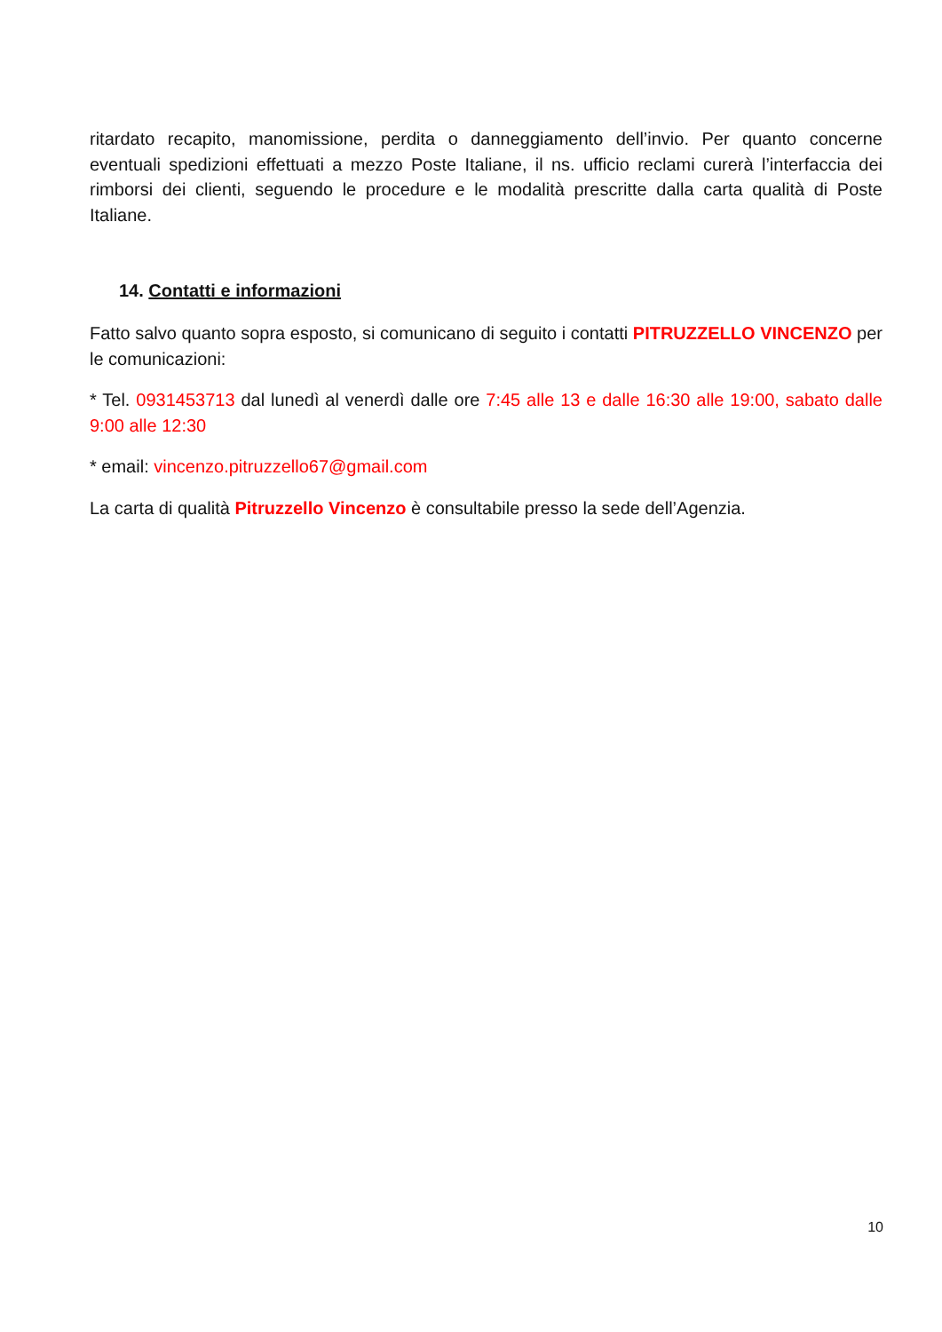ritardato recapito, manomissione, perdita o danneggiamento dell’invio. Per quanto concerne eventuali spedizioni effettuati a mezzo Poste Italiane, il ns. ufficio reclami curerà l’interfaccia dei rimborsi dei clienti, seguendo le procedure e le modalità prescritte dalla carta qualità di Poste Italiane.
14. Contatti e informazioni
Fatto salvo quanto sopra esposto, si comunicano di seguito i contatti PITRUZZELLO VINCENZO per le comunicazioni:
* Tel. 0931453713 dal lunedì al venerdì dalle ore 7:45 alle 13 e dalle 16:30 alle 19:00, sabato dalle 9:00 alle 12:30
* email: vincenzo.pitruzzello67@gmail.com
La carta di qualità Pitruzzello Vincenzo è consultabile presso la sede dell’Agenzia.
10